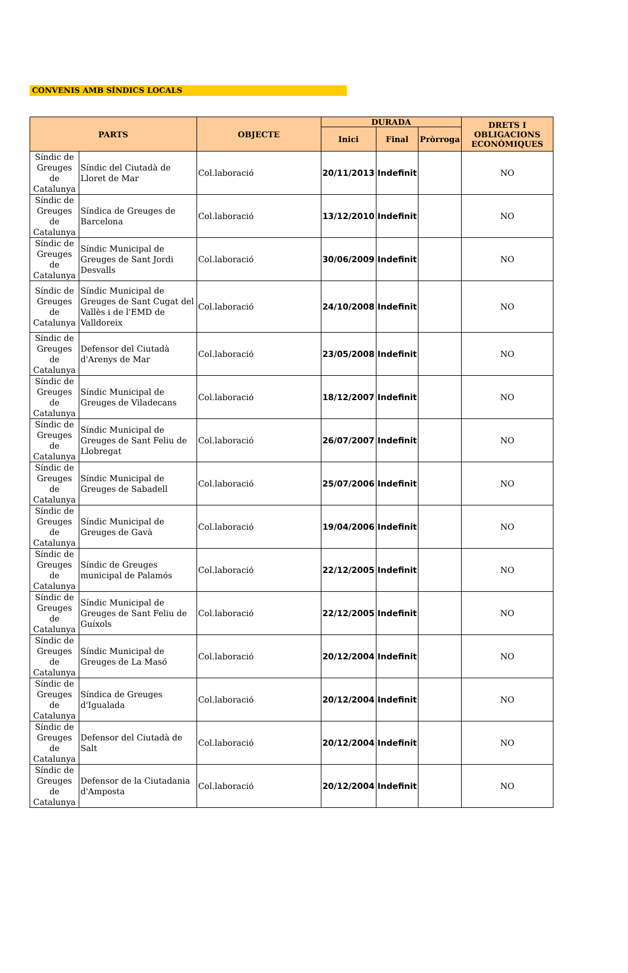CONVENIS AMB SÍNDICS LOCALS
| PARTS | | OBJECTE | DURADA | | | DRETS I OBLIGACIONS ECONÒMIQUES |
| --- | --- | --- | --- | --- | --- | --- |
| | | | Inici | Final | Pròrroga | |
| Síndic de Greuges de Catalunya | Síndic del Ciutadà de Lloret de Mar | Col.laboració | 20/11/2013 | Indefinit | | NO |
| Síndic de Greuges de Catalunya | Síndica de Greuges de Barcelona | Col.laboració | 13/12/2010 | Indefinit | | NO |
| Síndic de Greuges de Catalunya | Síndic Municipal de Greuges de Sant Jordi Desvalls | Col.laboració | 30/06/2009 | Indefinit | | NO |
| Síndic de Greuges de Catalunya | Síndic Municipal de Greuges de Sant Cugat del Vallès i de l'EMD de Valldoreix | Col.laboració | 24/10/2008 | Indefinit | | NO |
| Síndic de Greuges de Catalunya | Defensor del Ciutadà d'Arenys de Mar | Col.laboració | 23/05/2008 | Indefinit | | NO |
| Síndic de Greuges de Catalunya | Síndic Municipal de Greuges de Viladecans | Col.laboració | 18/12/2007 | Indefinit | | NO |
| Síndic de Greuges de Catalunya | Síndic Municipal de Greuges de Sant Feliu de Llobregat | Col.laboració | 26/07/2007 | Indefinit | | NO |
| Síndic de Greuges de Catalunya | Síndic Municipal de Greuges de Sabadell | Col.laboració | 25/07/2006 | Indefinit | | NO |
| Síndic de Greuges de Catalunya | Síndic Municipal de Greuges de Gavà | Col.laboració | 19/04/2006 | Indefinit | | NO |
| Síndic de Greuges de Catalunya | Síndic de Greuges municipal de Palamós | Col.laboració | 22/12/2005 | Indefinit | | NO |
| Síndic de Greuges de Catalunya | Síndic Municipal de Greuges de Sant Feliu de Guíxols | Col.laboració | 22/12/2005 | Indefinit | | NO |
| Síndic de Greuges de Catalunya | Síndic Municipal de Greuges de La Masó | Col.laboració | 20/12/2004 | Indefinit | | NO |
| Síndic de Greuges de Catalunya | Síndica de Greuges d'Igualada | Col.laboració | 20/12/2004 | Indefinit | | NO |
| Síndic de Greuges de Catalunya | Defensor del Ciutadà de Salt | Col.laboració | 20/12/2004 | Indefinit | | NO |
| Síndic de Greuges de Catalunya | Defensor de la Ciutadania d'Amposta | Col.laboració | 20/12/2004 | Indefinit | | NO |